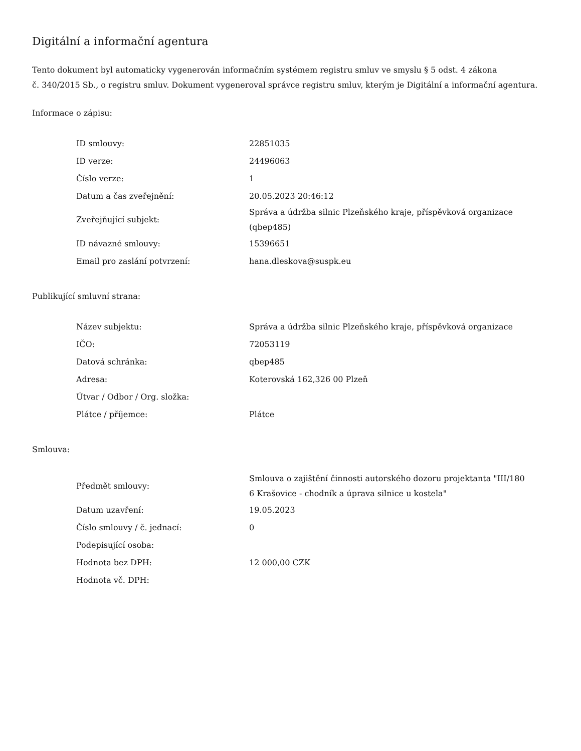Digitální a informační agentura
Tento dokument byl automaticky vygenerován informačním systémem registru smluv ve smyslu § 5 odst. 4 zákona
č. 340/2015 Sb., o registru smluv. Dokument vygeneroval správce registru smluv, kterým je Digitální a informační agentura.
Informace o zápisu:
| ID smlouvy: | 22851035 |
| ID verze: | 24496063 |
| Číslo verze: | 1 |
| Datum a čas zveřejnění: | 20.05.2023 20:46:12 |
| Zveřejňující subjekt: | Správa a údržba silnic Plzeňského kraje, příspěvková organizace (qbep485) |
| ID návazné smlouvy: | 15396651 |
| Email pro zaslání potvrzení: | hana.dleskova@suspk.eu |
Publikující smluvní strana:
| Název subjektu: | Správa a údržba silnic Plzeňského kraje, příspěvková organizace |
| IČO: | 72053119 |
| Datová schránka: | qbep485 |
| Adresa: | Koterovská 162,326 00 Plzeň |
| Útvar / Odbor / Org. složka: | |
| Plátce / příjemce: | Plátce |
Smlouva:
| Předmět smlouvy: | Smlouva o zajištění činnosti autorského dozoru projektanta "III/180 6 Krašovice - chodník a úprava silnice u kostela" |
| Datum uzavření: | 19.05.2023 |
| Číslo smlouvy / č. jednací: | 0 |
| Podepisující osoba: | |
| Hodnota bez DPH: | 12 000,00 CZK |
| Hodnota vč. DPH: | |